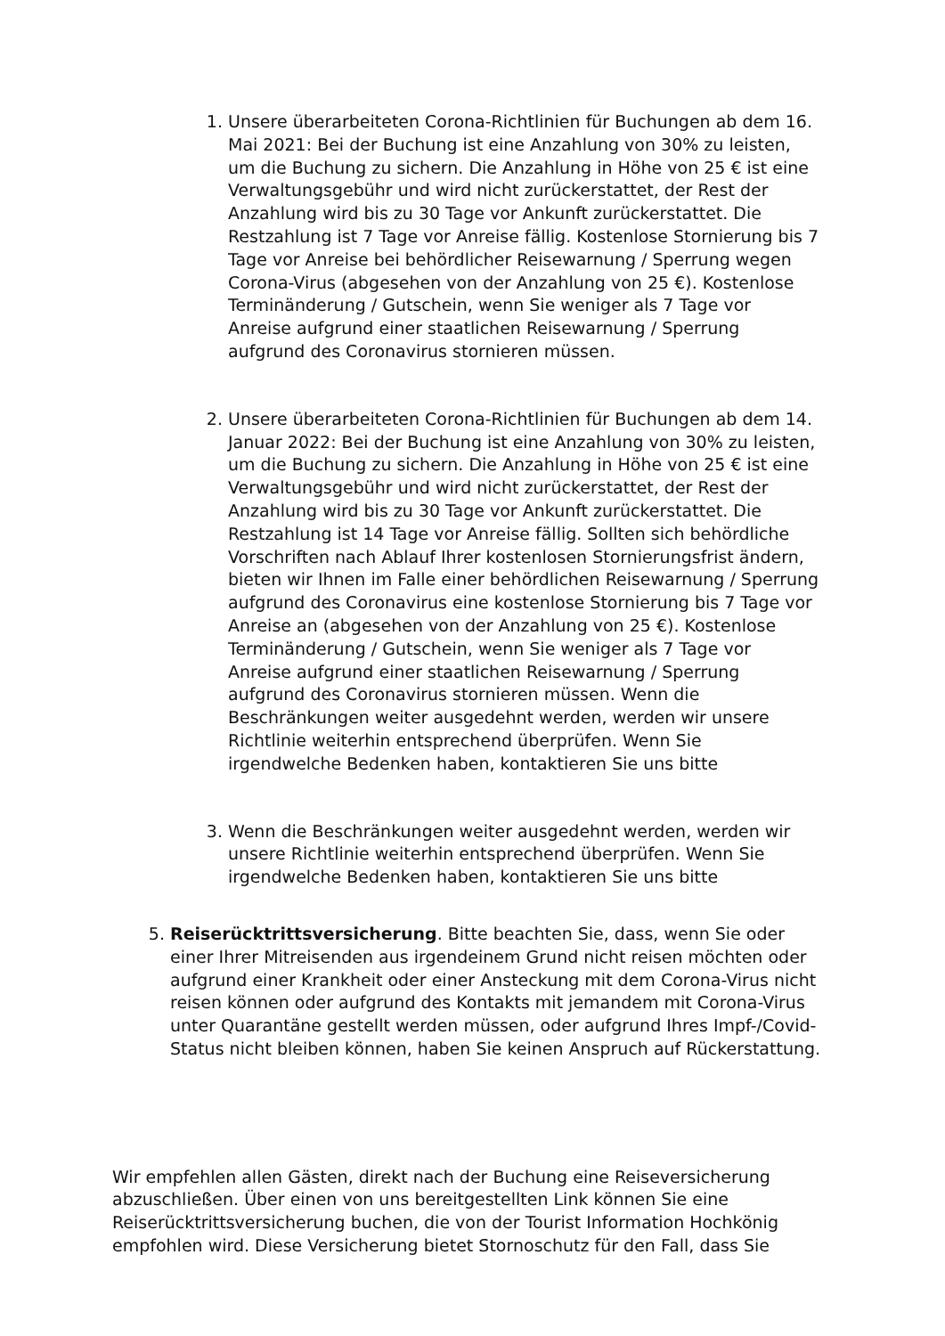1. Unsere überarbeiteten Corona-Richtlinien für Buchungen ab dem 16. Mai 2021: Bei der Buchung ist eine Anzahlung von 30% zu leisten, um die Buchung zu sichern. Die Anzahlung in Höhe von 25 € ist eine Verwaltungsgebühr und wird nicht zurückerstattet, der Rest der Anzahlung wird bis zu 30 Tage vor Ankunft zurückerstattet. Die Restzahlung ist 7 Tage vor Anreise fällig. Kostenlose Stornierung bis 7 Tage vor Anreise bei behördlicher Reisewarnung / Sperrung wegen Corona-Virus (abgesehen von der Anzahlung von 25 €). Kostenlose Terminänderung / Gutschein, wenn Sie weniger als 7 Tage vor Anreise aufgrund einer staatlichen Reisewarnung / Sperrung aufgrund des Coronavirus stornieren müssen.
2. Unsere überarbeiteten Corona-Richtlinien für Buchungen ab dem 14. Januar 2022: Bei der Buchung ist eine Anzahlung von 30% zu leisten, um die Buchung zu sichern. Die Anzahlung in Höhe von 25 € ist eine Verwaltungsgebühr und wird nicht zurückerstattet, der Rest der Anzahlung wird bis zu 30 Tage vor Ankunft zurückerstattet. Die Restzahlung ist 14 Tage vor Anreise fällig. Sollten sich behördliche Vorschriften nach Ablauf Ihrer kostenlosen Stornierungsfrist ändern, bieten wir Ihnen im Falle einer behördlichen Reisewarnung / Sperrung aufgrund des Coronavirus eine kostenlose Stornierung bis 7 Tage vor Anreise an (abgesehen von der Anzahlung von 25 €). Kostenlose Terminänderung / Gutschein, wenn Sie weniger als 7 Tage vor Anreise aufgrund einer staatlichen Reisewarnung / Sperrung aufgrund des Coronavirus stornieren müssen. Wenn die Beschränkungen weiter ausgedehnt werden, werden wir unsere Richtlinie weiterhin entsprechend überprüfen. Wenn Sie irgendwelche Bedenken haben, kontaktieren Sie uns bitte
3. Wenn die Beschränkungen weiter ausgedehnt werden, werden wir unsere Richtlinie weiterhin entsprechend überprüfen. Wenn Sie irgendwelche Bedenken haben, kontaktieren Sie uns bitte
5. Reiserücktrittsversicherung. Bitte beachten Sie, dass, wenn Sie oder einer Ihrer Mitreisenden aus irgendeinem Grund nicht reisen möchten oder aufgrund einer Krankheit oder einer Ansteckung mit dem Corona-Virus nicht reisen können oder aufgrund des Kontakts mit jemandem mit Corona-Virus unter Quarantäne gestellt werden müssen, oder aufgrund Ihres Impf-/Covid-Status nicht bleiben können, haben Sie keinen Anspruch auf Rückerstattung.
Wir empfehlen allen Gästen, direkt nach der Buchung eine Reiseversicherung abzuschließen. Über einen von uns bereitgestellten Link können Sie eine Reiserücktrittsversicherung buchen, die von der Tourist Information Hochkönig empfohlen wird. Diese Versicherung bietet Stornoschutz für den Fall, dass Sie